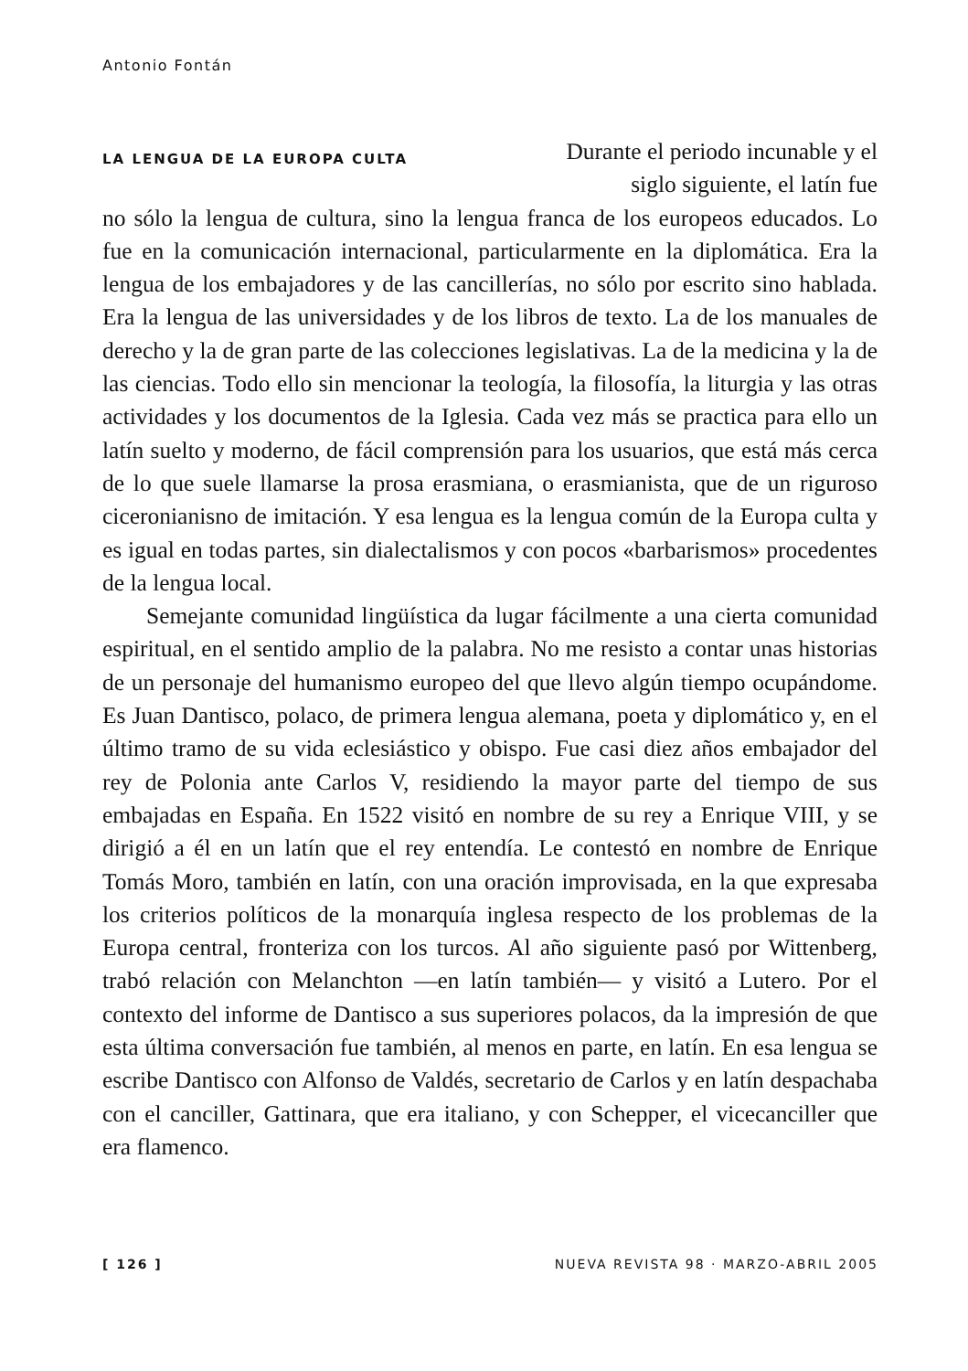Antonio Fontán
LA LENGUA DE LA EUROPA CULTA Durante el periodo incunable y el siglo siguiente, el latín fue
no sólo la lengua de cultura, sino la lengua franca de los europeos educados. Lo fue en la comunicación internacional, particularmente en la diplomática. Era la lengua de los embajadores y de las cancillerías, no sólo por escrito sino hablada. Era la lengua de las universidades y de los libros de texto. La de los manuales de derecho y la de gran parte de las colecciones legislativas. La de la medicina y la de las ciencias. Todo ello sin mencionar la teología, la filosofía, la liturgia y las otras actividades y los documentos de la Iglesia. Cada vez más se practica para ello un latín suelto y moderno, de fácil comprensión para los usuarios, que está más cerca de lo que suele llamarse la prosa erasmiana, o erasmianista, que de un riguroso ciceronianisno de imitación. Y esa lengua es la lengua común de la Europa culta y es igual en todas partes, sin dialectalismos y con pocos «barbarismos» procedentes de la lengua local.
Semejante comunidad lingüística da lugar fácilmente a una cierta comunidad espiritual, en el sentido amplio de la palabra. No me resisto a contar unas historias de un personaje del humanismo europeo del que llevo algún tiempo ocupándome. Es Juan Dantisco, polaco, de primera lengua alemana, poeta y diplomático y, en el último tramo de su vida eclesiástico y obispo. Fue casi diez años embajador del rey de Polonia ante Carlos V, residiendo la mayor parte del tiempo de sus embajadas en España. En 1522 visitó en nombre de su rey a Enrique VIII, y se dirigió a él en un latín que el rey entendía. Le contestó en nombre de Enrique Tomás Moro, también en latín, con una oración improvisada, en la que expresaba los criterios políticos de la monarquía inglesa respecto de los problemas de la Europa central, fronteriza con los turcos. Al año siguiente pasó por Wittenberg, trabó relación con Melanchton —en latín también— y visitó a Lutero. Por el contexto del informe de Dantisco a sus superiores polacos, da la impresión de que esta última conversación fue también, al menos en parte, en latín. En esa lengua se escribe Dantisco con Alfonso de Valdés, secretario de Carlos y en latín despachaba con el canciller, Gattinara, que era italiano, y con Schepper, el vicecanciller que era flamenco.
[ 126 ] NUEVA REVISTA 98 · MARZO-ABRIL 2005